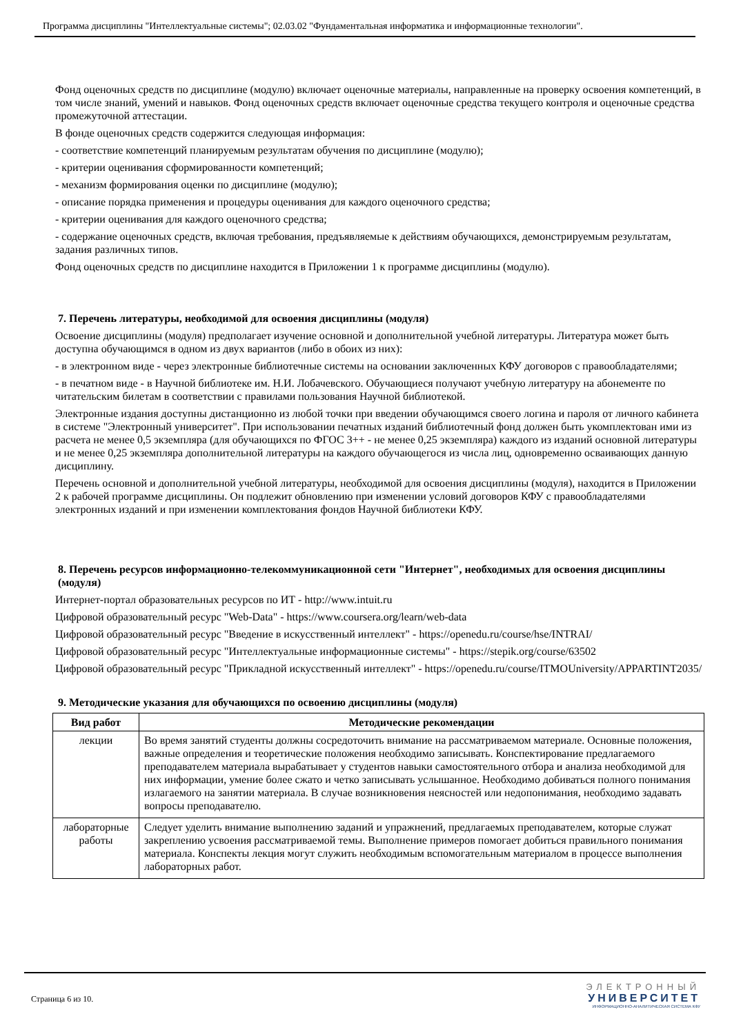Программа дисциплины "Интеллектуальные системы"; 02.03.02 "Фундаментальная информатика и информационные технологии".
Фонд оценочных средств по дисциплине (модулю) включает оценочные материалы, направленные на проверку освоения компетенций, в том числе знаний, умений и навыков. Фонд оценочных средств включает оценочные средства текущего контроля и оценочные средства промежуточной аттестации.
В фонде оценочных средств содержится следующая информация:
- соответствие компетенций планируемым результатам обучения по дисциплине (модулю);
- критерии оценивания сформированности компетенций;
- механизм формирования оценки по дисциплине (модулю);
- описание порядка применения и процедуры оценивания для каждого оценочного средства;
- критерии оценивания для каждого оценочного средства;
- содержание оценочных средств, включая требования, предъявляемые к действиям обучающихся, демонстрируемым результатам, задания различных типов.
Фонд оценочных средств по дисциплине находится в Приложении 1 к программе дисциплины (модулю).
7. Перечень литературы, необходимой для освоения дисциплины (модуля)
Освоение дисциплины (модуля) предполагает изучение основной и дополнительной учебной литературы. Литература может быть доступна обучающимся в одном из двух вариантов (либо в обоих из них):
- в электронном виде - через электронные библиотечные системы на основании заключенных КФУ договоров с правообладателями;
- в печатном виде - в Научной библиотеке им. Н.И. Лобачевского. Обучающиеся получают учебную литературу на абонементе по читательским билетам в соответствии с правилами пользования Научной библиотекой.
Электронные издания доступны дистанционно из любой точки при введении обучающимся своего логина и пароля от личного кабинета в системе "Электронный университет". При использовании печатных изданий библиотечный фонд должен быть укомплектован ими из расчета не менее 0,5 экземпляра (для обучающихся по ФГОС 3++ - не менее 0,25 экземпляра) каждого из изданий основной литературы и не менее 0,25 экземпляра дополнительной литературы на каждого обучающегося из числа лиц, одновременно осваивающих данную дисциплину.
Перечень основной и дополнительной учебной литературы, необходимой для освоения дисциплины (модуля), находится в Приложении 2 к рабочей программе дисциплины. Он подлежит обновлению при изменении условий договоров КФУ с правообладателями электронных изданий и при изменении комплектования фондов Научной библиотеки КФУ.
8. Перечень ресурсов информационно-телекоммуникационной сети "Интернет", необходимых для освоения дисциплины (модуля)
Интернет-портал образовательных ресурсов по ИТ - http://www.intuit.ru
Цифровой образовательный ресурс "Web-Data" - https://www.coursera.org/learn/web-data
Цифровой образовательный ресурс "Введение в искусственный интеллект" - https://openedu.ru/course/hse/INTRAI/
Цифровой образовательный ресурс "Интеллектуальные информационные системы" - https://stepik.org/course/63502
Цифровой образовательный ресурс "Прикладной искусственный интеллект" - https://openedu.ru/course/ITMOUniversity/APPARTINT2035/
9. Методические указания для обучающихся по освоению дисциплины (модуля)
| Вид работ | Методические рекомендации |
| --- | --- |
| лекции | Во время занятий студенты должны сосредоточить внимание на рассматриваемом материале. Основные положения, важные определения и теоретические положения необходимо записывать. Конспектирование предлагаемого преподавателем материала вырабатывает у студентов навыки самостоятельного отбора и анализа необходимой для них информации, умение более сжато и четко записывать услышанное. Необходимо добиваться полного понимания излагаемого на занятии материала. В случае возникновения неясностей или недопонимания, необходимо задавать вопросы преподавателю. |
| лабораторные работы | Следует уделить внимание выполнению заданий и упражнений, предлагаемых преподавателем, которые служат закреплению усвоения рассматриваемой темы. Выполнение примеров помогает добиться правильного понимания материала. Конспекты лекция могут служить необходимым вспомогательным материалом в процессе выполнения лабораторных работ. |
Страница 6 из 10.
ЭЛЕКТРОННЫЙ
УНИВЕРСИТЕТ
ИНФОРМАЦИОННО-АНАЛИТИЧЕСКАЯ СИСТЕМА КФУ